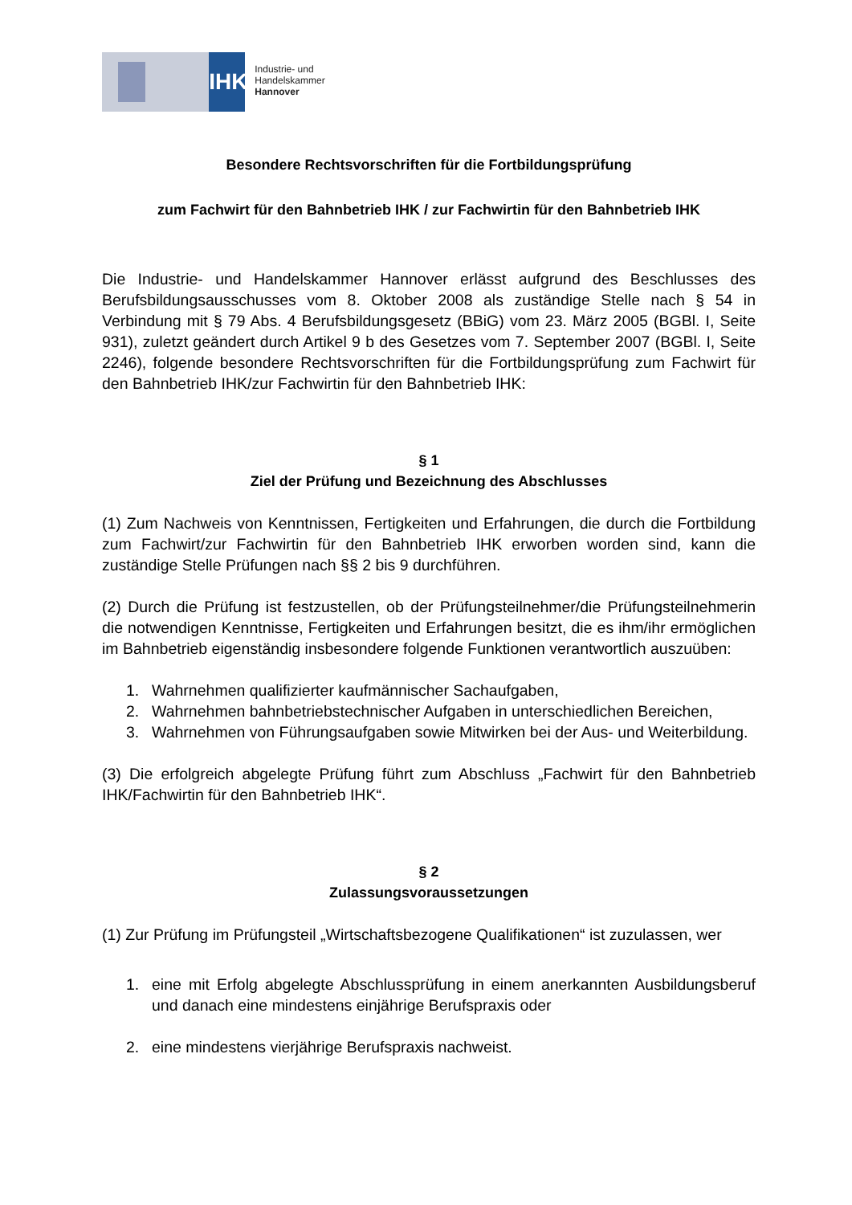IHK
Industrie- und Handelskammer
Hannover
Besondere Rechtsvorschriften für die Fortbildungsprüfung
zum Fachwirt für den Bahnbetrieb IHK / zur Fachwirtin für den Bahnbetrieb IHK
Die Industrie- und Handelskammer Hannover erlässt aufgrund des Beschlusses des Berufsbildungsausschusses vom 8. Oktober 2008 als zuständige Stelle nach § 54 in Verbindung mit § 79 Abs. 4 Berufsbildungsgesetz (BBiG) vom 23. März 2005 (BGBl. I, Seite 931), zuletzt geändert durch Artikel 9 b des Gesetzes vom 7. September 2007 (BGBl. I, Seite 2246), folgende besondere Rechtsvorschriften für die Fortbildungsprüfung zum Fachwirt für den Bahnbetrieb IHK/zur Fachwirtin für den Bahnbetrieb IHK:
§ 1
Ziel der Prüfung und Bezeichnung des Abschlusses
(1) Zum Nachweis von Kenntnissen, Fertigkeiten und Erfahrungen, die durch die Fortbildung zum Fachwirt/zur Fachwirtin für den Bahnbetrieb IHK erworben worden sind, kann die zuständige Stelle Prüfungen nach §§ 2 bis 9 durchführen.
(2) Durch die Prüfung ist festzustellen, ob der Prüfungsteilnehmer/die Prüfungsteilnehmerin die notwendigen Kenntnisse, Fertigkeiten und Erfahrungen besitzt, die es ihm/ihr ermöglichen im Bahnbetrieb eigenständig insbesondere folgende Funktionen verantwortlich auszuüben:
1. Wahrnehmen qualifizierter kaufmännischer Sachaufgaben,
2. Wahrnehmen bahnbetriebstechnischer Aufgaben in unterschiedlichen Bereichen,
3. Wahrnehmen von Führungsaufgaben sowie Mitwirken bei der Aus- und Weiterbildung.
(3) Die erfolgreich abgelegte Prüfung führt zum Abschluss „Fachwirt für den Bahnbetrieb IHK/Fachwirtin für den Bahnbetrieb IHK“.
§ 2
Zulassungsvoraussetzungen
(1) Zur Prüfung im Prüfungsteil „Wirtschaftsbezogene Qualifikationen“ ist zuzulassen, wer
1. eine mit Erfolg abgelegte Abschlussprüfung in einem anerkannten Ausbildungsberuf und danach eine mindestens einjährige Berufspraxis oder
2. eine mindestens vierjährige Berufspraxis nachweist.